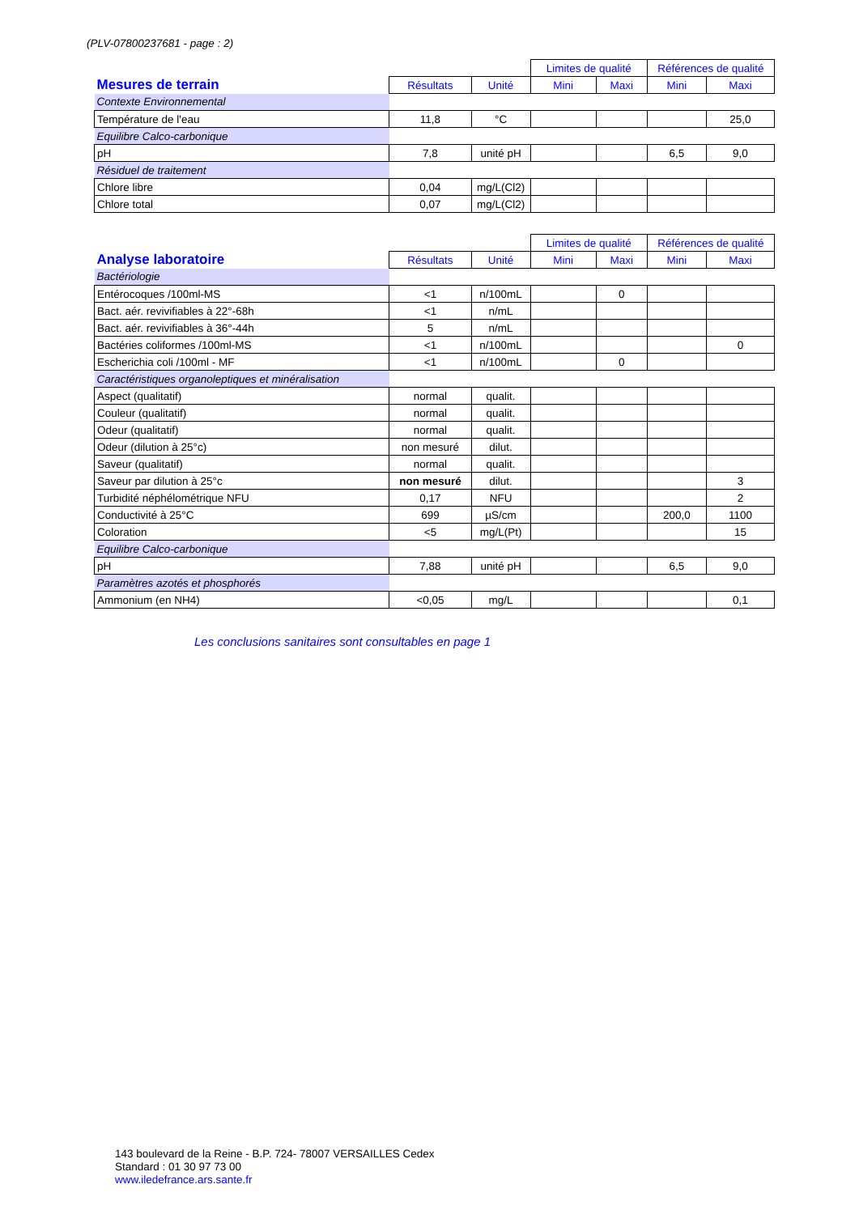(PLV-07800237681 - page : 2)
| | | | Limites de qualité | | Références de qualité | |
| --- | --- | --- | --- | --- | --- | --- |
| Mesures de terrain | Résultats | Unité | Mini | Maxi | Mini | Maxi |
| Contexte Environnemental | | | | | | |
| Température de l'eau | 11,8 | °C | | | | 25,0 |
| Equilibre Calco-carbonique | | | | | | |
| pH | 7,8 | unité pH | | | 6,5 | 9,0 |
| Résiduel de traitement | | | | | | |
| Chlore libre | 0,04 | mg/L(Cl2) | | | | |
| Chlore total | 0,07 | mg/L(Cl2) | | | | |
| | | | Limites de qualité | | Références de qualité | |
| --- | --- | --- | --- | --- | --- | --- |
| Analyse laboratoire | Résultats | Unité | Mini | Maxi | Mini | Maxi |
| Bactériologie | | | | | | |
| Entérocoques /100ml-MS | <1 | n/100mL | | 0 | | |
| Bact. aér. revivifiables à 22°-68h | <1 | n/mL | | | | |
| Bact. aér. revivifiables à 36°-44h | 5 | n/mL | | | | |
| Bactéries coliformes /100ml-MS | <1 | n/100mL | | | | 0 |
| Escherichia coli /100ml - MF | <1 | n/100mL | | 0 | | |
| Caractéristiques organoleptiques et minéralisation | | | | | | |
| Aspect (qualitatif) | normal | qualit. | | | | |
| Couleur (qualitatif) | normal | qualit. | | | | |
| Odeur (qualitatif) | normal | qualit. | | | | |
| Odeur (dilution à 25°c) | non mesuré | dilut. | | | | |
| Saveur (qualitatif) | normal | qualit. | | | | |
| Saveur par dilution à 25°c | non mesuré | dilut. | | | | 3 |
| Turbidité néphélométrique NFU | 0,17 | NFU | | | | 2 |
| Conductivité à 25°C | 699 | µS/cm | | | 200,0 | 1100 |
| Coloration | <5 | mg/L(Pt) | | | | 15 |
| Equilibre Calco-carbonique | | | | | | |
| pH | 7,88 | unité pH | | | 6,5 | 9,0 |
| Paramètres azotés et phosphorés | | | | | | |
| Ammonium (en NH4) | <0,05 | mg/L | | | | 0,1 |
Les conclusions sanitaires sont consultables en page 1
143 boulevard de la Reine - B.P. 724- 78007 VERSAILLES Cedex
Standard : 01 30 97 73 00
www.iledefrance.ars.sante.fr